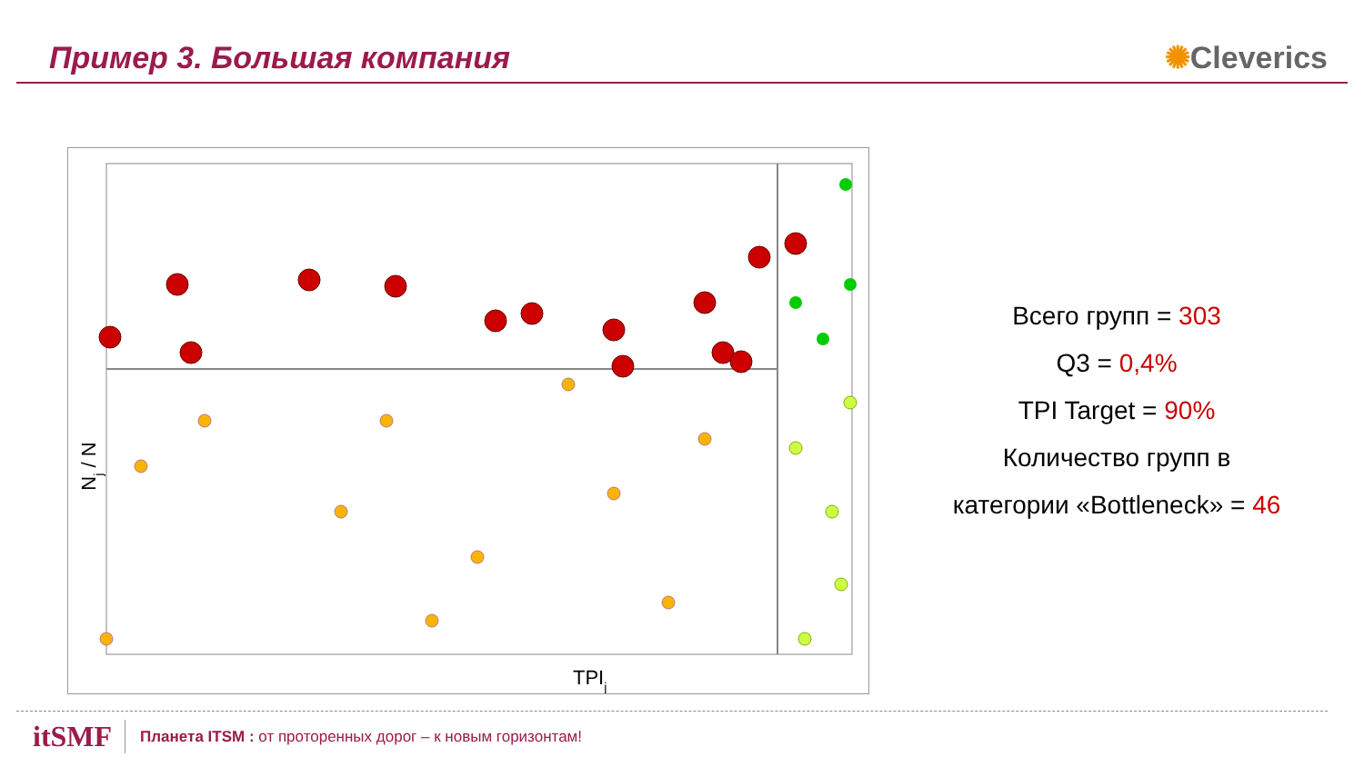Пример 3. Большая компания ✺Cleverics
TPIj
Nj / N
Всего групп = 303
Q3 = 0,4%
TPI Target = 90%
Количество групп в
категории «Bottleneck» = 46
itSMF Планета ITSM : от проторенных дорог – к новым горизонтам!